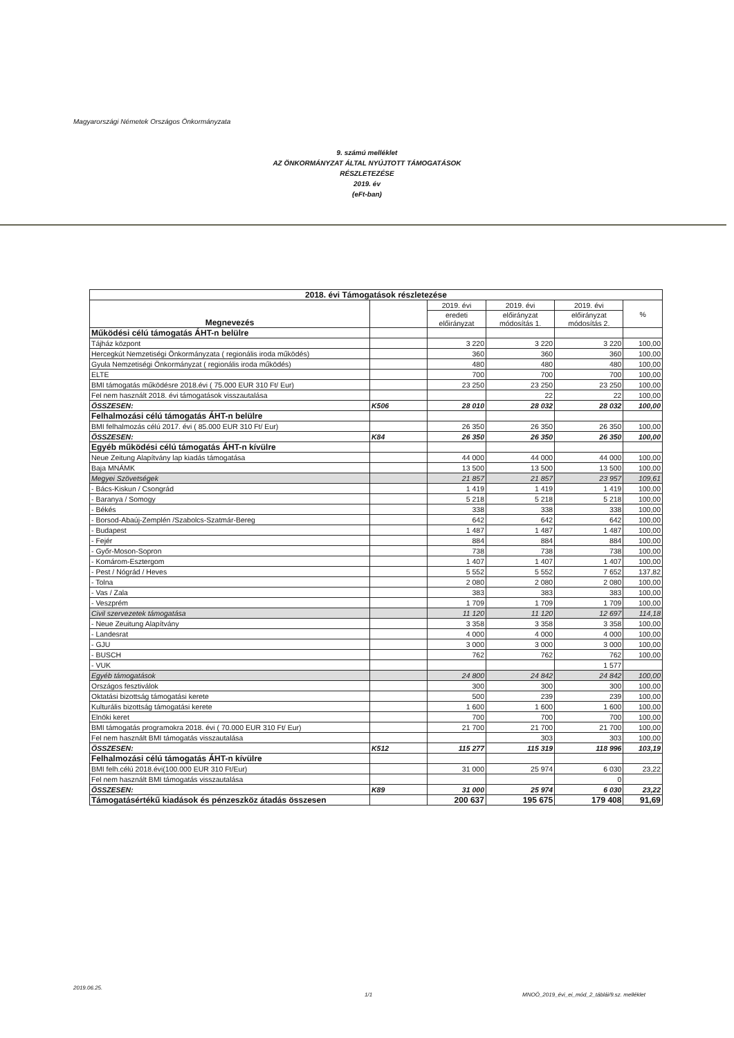Magyarországi Németek Országos Önkormányzata
9. számú melléklet
AZ ÖNKORMÁNYZAT ÁLTAL NYÚJTOTT TÁMOGATÁSOK
RÉSZLETEZÉSE
2019. év
(eFt-ban)
| 2018. évi Támogatások részletezése | | | | | |
| --- | --- | --- | --- | --- | --- |
| Megnevezés | | 2019. évi | 2019. évi | 2019. évi | % |
| | | eredeti előirányzat | előirányzat módosítás 1. | előirányzat módosítás 2. | |
| Működési célú támogatás ÁHT-n belülre | | | | | |
| Tájház központ | | 3 220 | 3 220 | 3 220 | 100,00 |
| Hercegkút Nemzetiségi Önkormányzata ( regionális iroda működés) | | 360 | 360 | 360 | 100,00 |
| Gyula Nemzetiségi Önkormányzat ( regionális iroda működés) | | 480 | 480 | 480 | 100,00 |
| ELTE | | 700 | 700 | 700 | 100,00 |
| BMI támogatás működésre 2018.évi ( 75.000 EUR 310 Ft/ Eur) | | 23 250 | 23 250 | 23 250 | 100,00 |
| Fel nem használt 2018. évi támogatások visszautalása | | | 22 | 22 | 100,00 |
| ÖSSZESEN: | K506 | 28 010 | 28 032 | 28 032 | 100,00 |
| Felhalmozási célú támogatás ÁHT-n belülre | | | | | |
| BMI felhalmozás célú 2017. évi ( 85.000 EUR 310 Ft/ Eur) | | 26 350 | 26 350 | 26 350 | 100,00 |
| ÖSSZESEN: | K84 | 26 350 | 26 350 | 26 350 | 100,00 |
| Egyéb működési célú támogatás ÁHT-n kívülre | | | | | |
| Neue Zeitung Alapítvány lap kiadás támogatása | | 44 000 | 44 000 | 44 000 | 100,00 |
| Baja MNÁMK | | 13 500 | 13 500 | 13 500 | 100,00 |
| Megyei Szövetségek | | 21 857 | 21 857 | 23 957 | 109,61 |
| - Bács-Kiskun / Csongrád | | 1 419 | 1 419 | 1 419 | 100,00 |
| - Baranya / Somogy | | 5 218 | 5 218 | 5 218 | 100,00 |
| - Békés | | 338 | 338 | 338 | 100,00 |
| - Borsod-Abaúj-Zemplén /Szabolcs-Szatmár-Bereg | | 642 | 642 | 642 | 100,00 |
| - Budapest | | 1 487 | 1 487 | 1 487 | 100,00 |
| - Fejér | | 884 | 884 | 884 | 100,00 |
| - Győr-Moson-Sopron | | 738 | 738 | 738 | 100,00 |
| - Komárom-Esztergom | | 1 407 | 1 407 | 1 407 | 100,00 |
| - Pest / Nógrád / Heves | | 5 552 | 5 552 | 7 652 | 137,82 |
| - Tolna | | 2 080 | 2 080 | 2 080 | 100,00 |
| - Vas / Zala | | 383 | 383 | 383 | 100,00 |
| - Veszprém | | 1 709 | 1 709 | 1 709 | 100,00 |
| Civil szervezetek támogatása | | 11 120 | 11 120 | 12 697 | 114,18 |
| - Neue Zeuitung Alapítvány | | 3 358 | 3 358 | 3 358 | 100,00 |
| - Landesrat | | 4 000 | 4 000 | 4 000 | 100,00 |
| - GJU | | 3 000 | 3 000 | 3 000 | 100,00 |
| - BUSCH | | 762 | 762 | 762 | 100,00 |
| - VUK | | | | 1 577 | |
| Egyéb támogatások | | 24 800 | 24 842 | 24 842 | 100,00 |
| Országos fesztiválok | | 300 | 300 | 300 | 100,00 |
| Oktatási bizottság támogatási kerete | | 500 | 239 | 239 | 100,00 |
| Kulturális bizottság támogatási kerete | | 1 600 | 1 600 | 1 600 | 100,00 |
| Elnöki keret | | 700 | 700 | 700 | 100,00 |
| BMI támogatás programokra 2018. évi ( 70.000 EUR 310 Ft/ Eur) | | 21 700 | 21 700 | 21 700 | 100,00 |
| Fel nem használt BMI támogatás visszautalása | | | 303 | 303 | 100,00 |
| ÖSSZESEN: | K512 | 115 277 | 115 319 | 118 996 | 103,19 |
| Felhalmozási célú támogatás ÁHT-n kívülre | | | | | |
| BMI felh.célú 2018.évi(100.000 EUR 310 Ft/Eur) | | 31 000 | 25 974 | 6 030 | 23,22 |
| Fel nem használt BMI támogatás visszautalása | | | | 0 | |
| ÖSSZESEN: | K89 | 31 000 | 25 974 | 6 030 | 23,22 |
| Támogatásértékű kiadások és pénzeszköz átadás összesen | | 200 637 | 195 675 | 179 408 | 91,69 |
2019.06.25.
1/1
MNOÖ_2019_évi_ei_mód_2_táblái/9.sz. melléklet